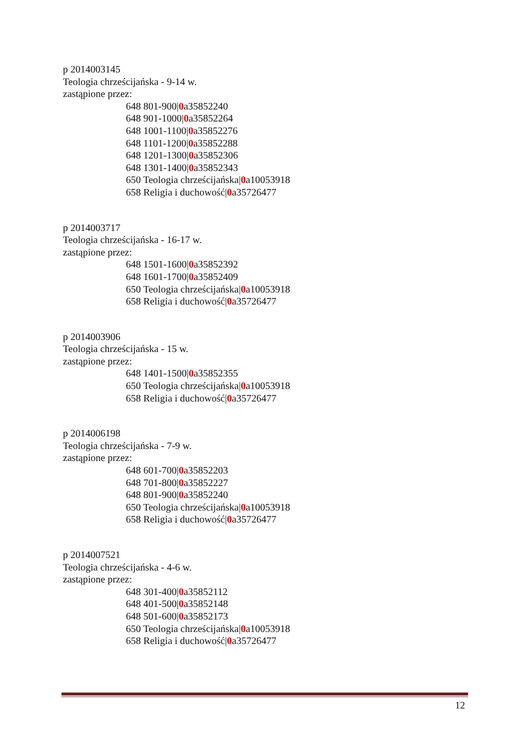p 2014003145
Teologia chrześcijańska - 9-14 w.
zastąpione przez:
648 801-900|0a35852240
648 901-1000|0a35852264
648 1001-1100|0a35852276
648 1101-1200|0a35852288
648 1201-1300|0a35852306
648 1301-1400|0a35852343
650 Teologia chrześcijańska|0a10053918
658 Religia i duchowość|0a35726477
p 2014003717
Teologia chrześcijańska - 16-17 w.
zastąpione przez:
648 1501-1600|0a35852392
648 1601-1700|0a35852409
650 Teologia chrześcijańska|0a10053918
658 Religia i duchowość|0a35726477
p 2014003906
Teologia chrześcijańska - 15 w.
zastąpione przez:
648 1401-1500|0a35852355
650 Teologia chrześcijańska|0a10053918
658 Religia i duchowość|0a35726477
p 2014006198
Teologia chrześcijańska - 7-9 w.
zastąpione przez:
648 601-700|0a35852203
648 701-800|0a35852227
648 801-900|0a35852240
650 Teologia chrześcijańska|0a10053918
658 Religia i duchowość|0a35726477
p 2014007521
Teologia chrześcijańska - 4-6 w.
zastąpione przez:
648 301-400|0a35852112
648 401-500|0a35852148
648 501-600|0a35852173
650 Teologia chrześcijańska|0a10053918
658 Religia i duchowość|0a35726477
12